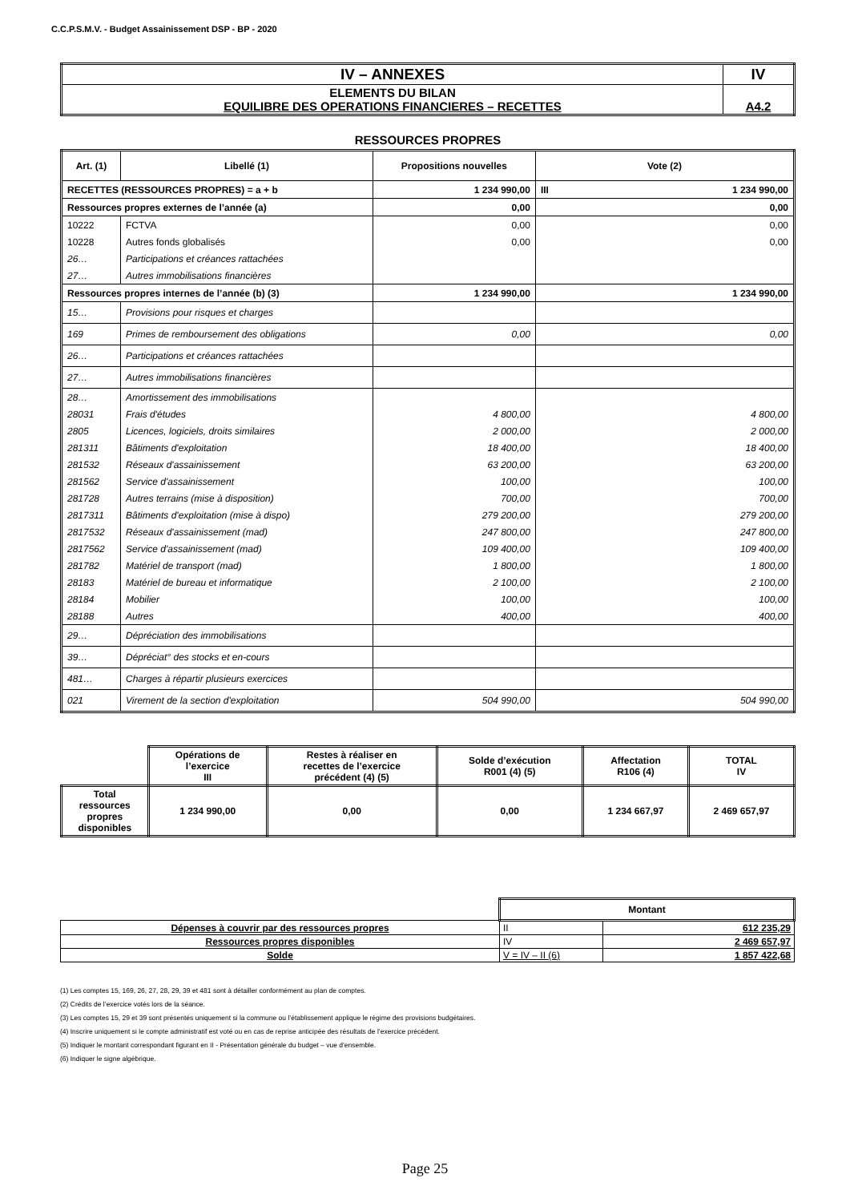C.C.P.S.M.V. - Budget Assainissement DSP - BP - 2020
| IV – ANNEXES | IV |
| ELEMENTS DU BILAN EQUILIBRE DES OPERATIONS FINANCIERES – RECETTES | A4.2 |
RESSOURCES PROPRES
| Art. (1) | Libellé (1) | Propositions nouvelles | Vote (2) | |
| --- | --- | --- | --- | --- |
| RECETTES (RESSOURCES PROPRES) = a + b | | 1 234 990,00 | III | 1 234 990,00 |
| Ressources propres externes de l’année (a) | | 0,00 | 0,00 | |
| 10222 | FCTVA | 0,00 | 0,00 | |
| 10228 | Autres fonds globalisés | 0,00 | 0,00 | |
| 26… | Participations et créances rattachées | | | |
| 27… | Autres immobilisations financières | | | |
| Ressources propres internes de l’année (b) (3) | | 1 234 990,00 | 1 234 990,00 | |
| 15… | Provisions pour risques et charges | | | |
| 169 | Primes de remboursement des obligations | 0,00 | 0,00 | |
| 26… | Participations et créances rattachées | | | |
| 27… | Autres immobilisations financières | | | |
| 28… | Amortissement des immobilisations | | | |
| 28031 | Frais d'études | 4 800,00 | 4 800,00 | |
| 2805 | Licences, logiciels, droits similaires | 2 000,00 | 2 000,00 | |
| 281311 | Bâtiments d'exploitation | 18 400,00 | 18 400,00 | |
| 281532 | Réseaux d'assainissement | 63 200,00 | 63 200,00 | |
| 281562 | Service d'assainissement | 100,00 | 100,00 | |
| 281728 | Autres terrains (mise à disposition) | 700,00 | 700,00 | |
| 2817311 | Bâtiments d'exploitation (mise à dispo) | 279 200,00 | 279 200,00 | |
| 2817532 | Réseaux d'assainissement (mad) | 247 800,00 | 247 800,00 | |
| 2817562 | Service d'assainissement (mad) | 109 400,00 | 109 400,00 | |
| 281782 | Matériel de transport (mad) | 1 800,00 | 1 800,00 | |
| 28183 | Matériel de bureau et informatique | 2 100,00 | 2 100,00 | |
| 28184 | Mobilier | 100,00 | 100,00 | |
| 28188 | Autres | 400,00 | 400,00 | |
| 29… | Dépréciation des immobilisations | | | |
| 39… | Dépréciat° des stocks et en-cours | | | |
| 481… | Charges à répartir plusieurs exercices | | | |
| 021 | Virement de la section d'exploitation | 504 990,00 | 504 990,00 | |
| | Opérations de l’exercice III | Restes à réaliser en recettes de l’exercice précédent (4) (5) | Solde d’exécution R001 (4) (5) | Affectation R106 (4) | TOTAL IV |
| --- | --- | --- | --- | --- | --- |
| Total ressources propres disponibles | 1 234 990,00 | 0,00 | 0,00 | 1 234 667,97 | 2 469 657,97 |
| | Montant | |
| Dépenses à couvrir par des ressources propres | II | 612 235,29 |
| Ressources propres disponibles | IV | 2 469 657,97 |
| Solde | V = IV – II (6) | 1 857 422,68 |
(1) Les comptes 15, 169, 26, 27, 28, 29, 39 et 481 sont à détailler conformément au plan de comptes.
(2) Crédits de l’exercice votés lors de la séance.
(3) Les comptes 15, 29 et 39 sont présentés uniquement si la commune ou l’établissement applique le régime des provisions budgétaires.
(4) Inscrire uniquement si le compte administratif est voté ou en cas de reprise anticipée des résultats de l’exercice précédent.
(5) Indiquer le montant correspondant figurant en II - Présentation générale du budget – vue d’ensemble.
(6) Indiquer le signe algébrique.
Page 25